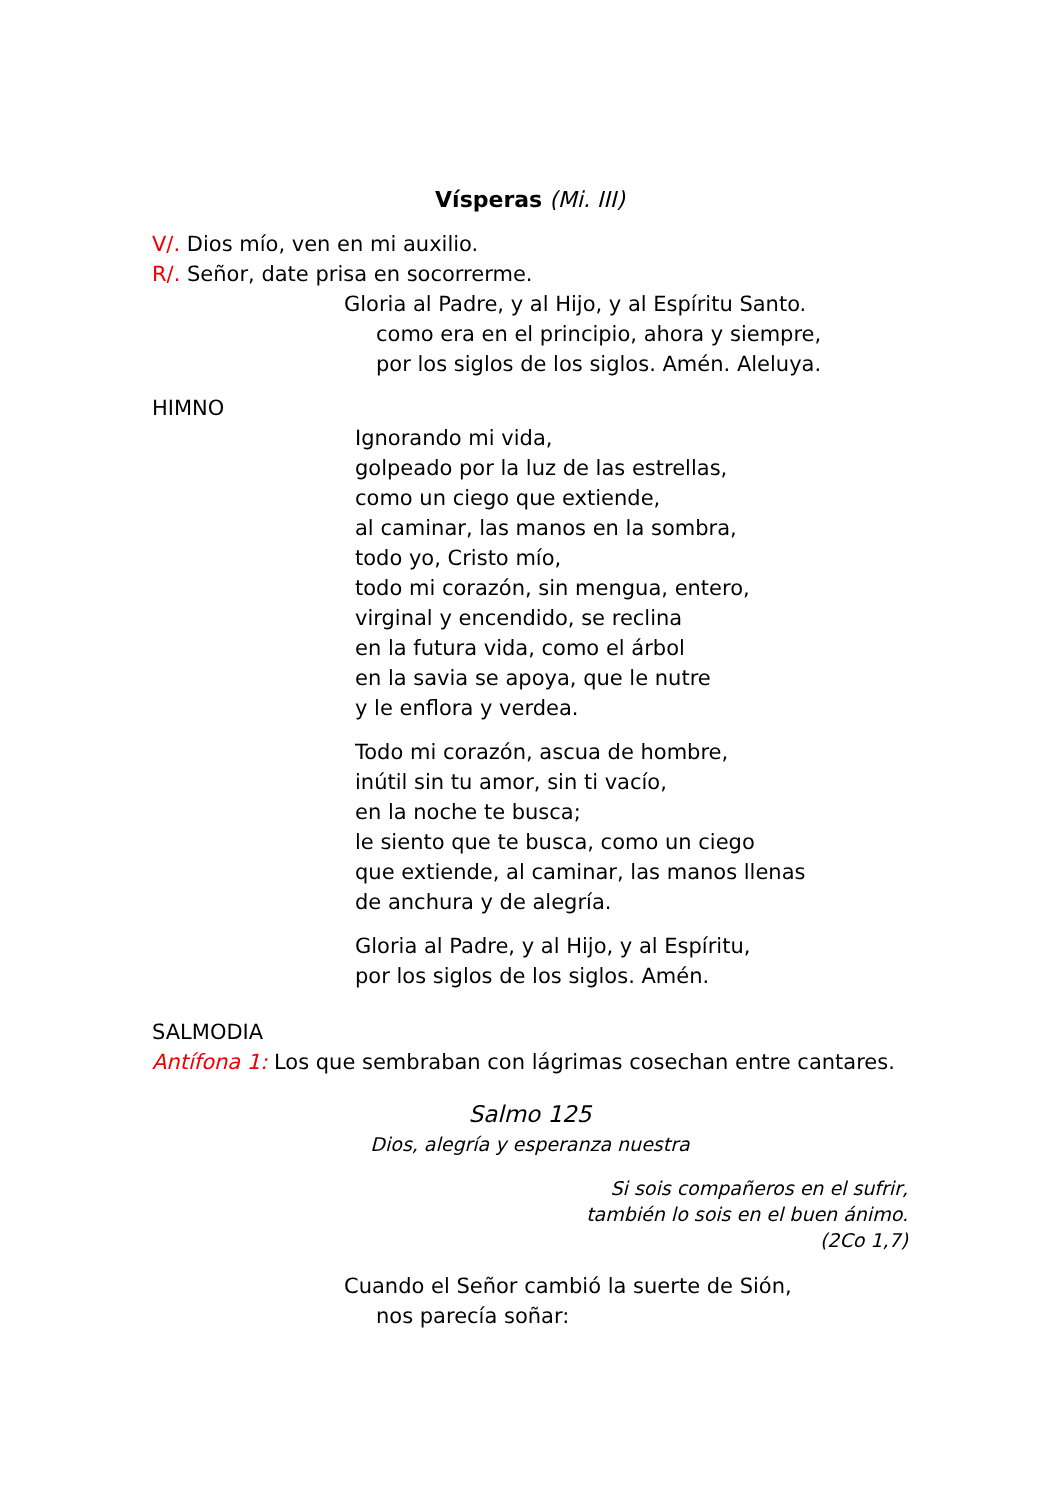Vísperas (Mi. III)
V/. Dios mío, ven en mi auxilio.
R/. Señor, date prisa en socorrerme.
Gloria al Padre, y al Hijo, y al Espíritu Santo.
como era en el principio, ahora y siempre,
por los siglos de los siglos. Amén. Aleluya.
HIMNO
Ignorando mi vida,
golpeado por la luz de las estrellas,
como un ciego que extiende,
al caminar, las manos en la sombra,
todo yo, Cristo mío,
todo mi corazón, sin mengua, entero,
virginal y encendido, se reclina
en la futura vida, como el árbol
en la savia se apoya, que le nutre
y le enflora y verdea.
Todo mi corazón, ascua de hombre,
inútil sin tu amor, sin ti vacío,
en la noche te busca;
le siento que te busca, como un ciego
que extiende, al caminar, las manos llenas
de anchura y de alegría.
Gloria al Padre, y al Hijo, y al Espíritu,
por los siglos de los siglos. Amén.
SALMODIA
Antífona 1: Los que sembraban con lágrimas cosechan entre cantares.
Salmo 125
Dios, alegría y esperanza nuestra
Si sois compañeros en el sufrir,
también lo sois en el buen ánimo.
(2Co 1,7)
Cuando el Señor cambió la suerte de Sión,
nos parecía soñar: